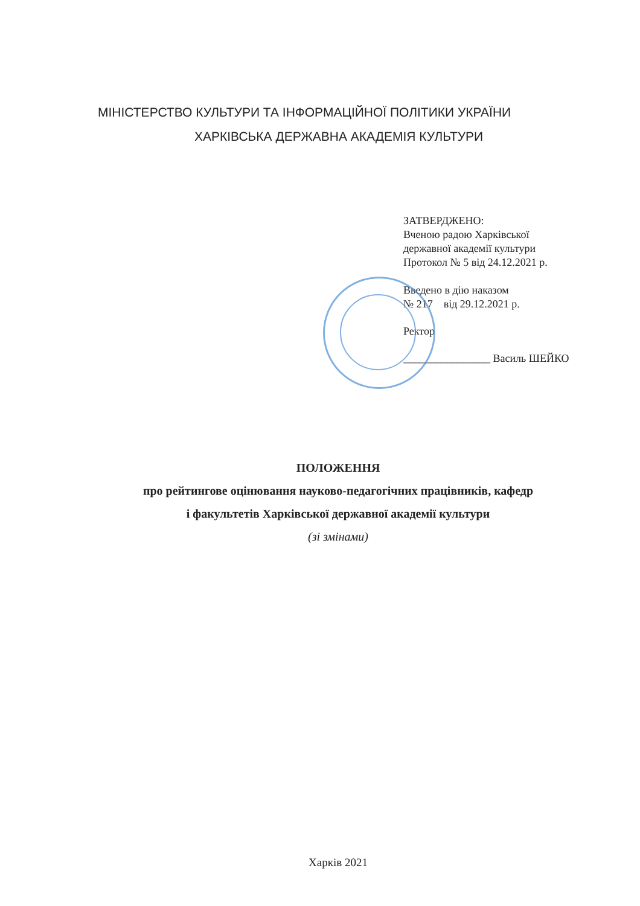МІНІСТЕРСТВО КУЛЬТУРИ ТА ІНФОРМАЦІЙНОЇ ПОЛІТИКИ УКРАЇНИ
ХАРКІВСЬКА ДЕРЖАВНА АКАДЕМІЯ КУЛЬТУРИ
ЗАТВЕРДЖЕНО:
Вченою радою Харківської
державної академії культури
Протокол № 5 від 24.12.2021 р.
Введено в дію наказом
№ 217 від 29.12.2021 р.
Ректор
________________ Василь ШЕЙКО
ПОЛОЖЕННЯ
про рейтингове оцінювання науково-педагогічних працівників, кафедр
і факультетів Харківської державної академії культури
(зі змінами)
Харків 2021